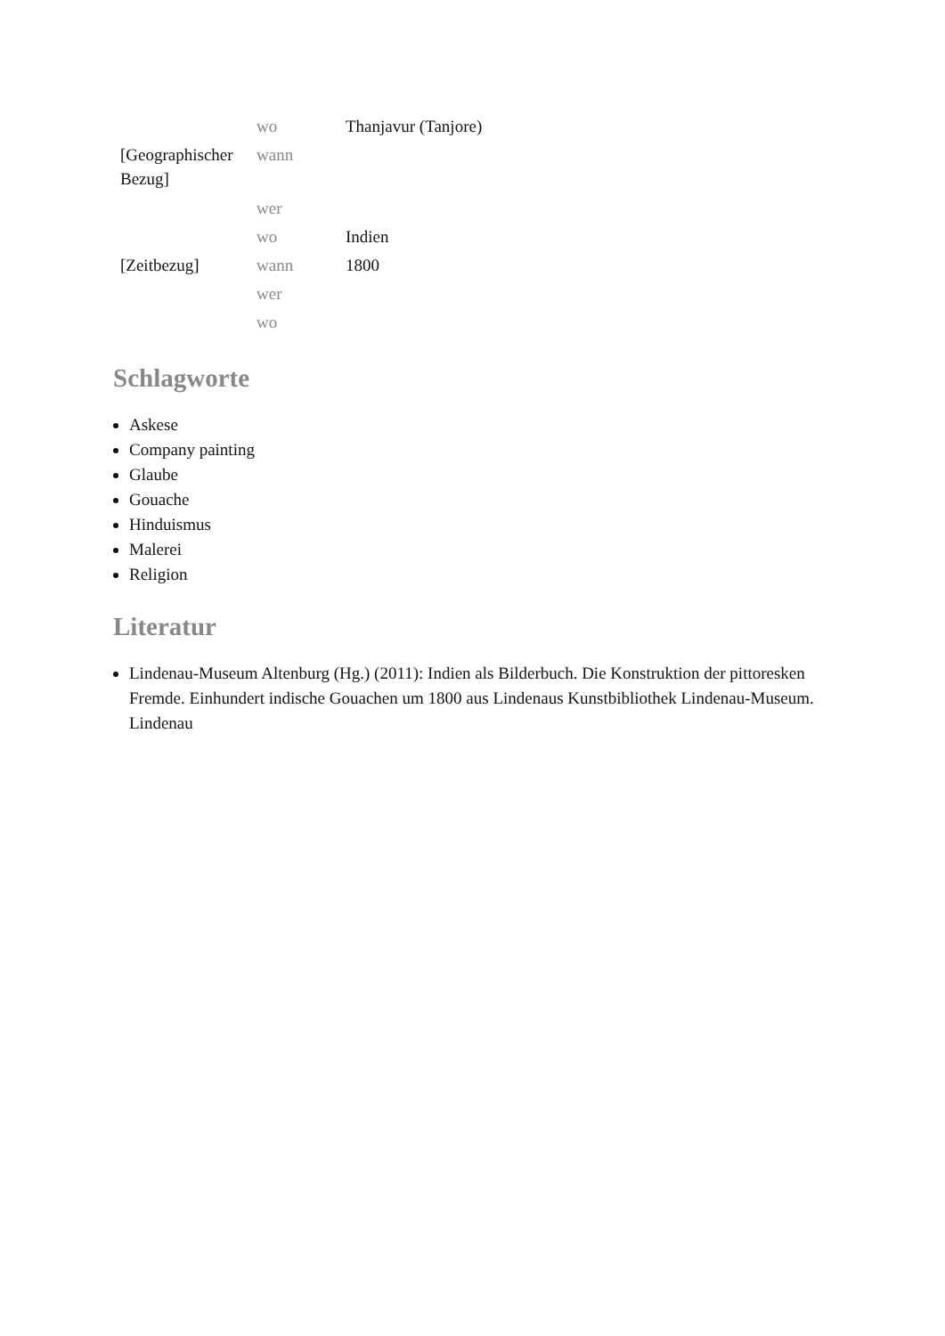| | wo | Thanjavur (Tanjore) |
| [Geographischer Bezug] | wann | |
| | wer | |
| | wo | Indien |
| [Zeitbezug] | wann | 1800 |
| | wer | |
| | wo | |
Schlagworte
Askese
Company painting
Glaube
Gouache
Hinduismus
Malerei
Religion
Literatur
Lindenau-Museum Altenburg (Hg.) (2011): Indien als Bilderbuch. Die Konstruktion der pittoresken Fremde. Einhundert indische Gouachen um 1800 aus Lindenaus Kunstbibliothek Lindenau-Museum. Lindenau